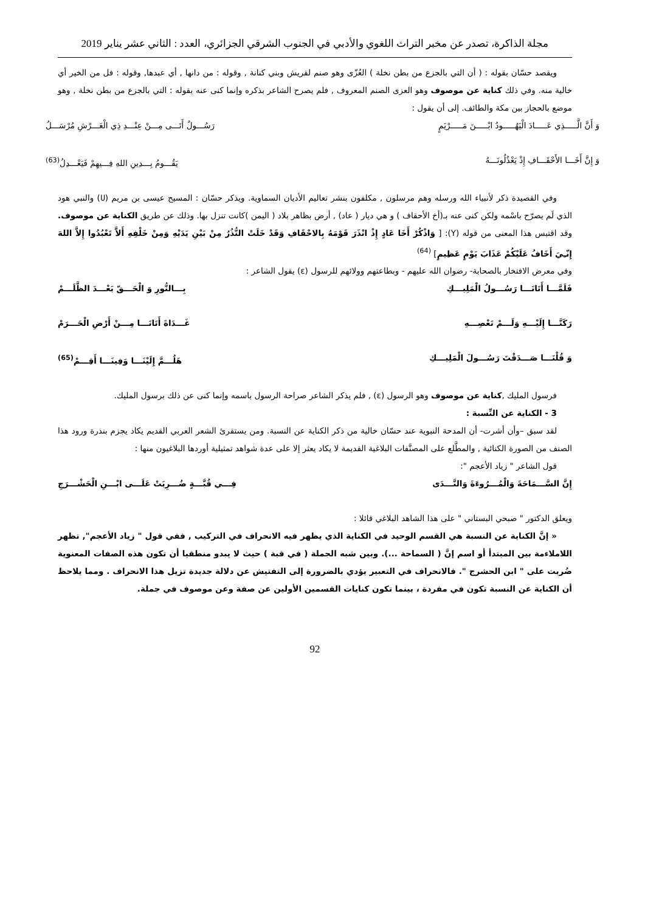مجلة الذاكرة، تصدر عن مخبر التراث اللغوي والأدبي في الجنوب الشرقي الجزائري، العدد : الثاني عشر يناير 2019
ويقصد حسّان بقوله : ( أن التي بالجزع من بطن نخلة ) العُزّى وهو صنم لقريش وبني كنانة , وقوله : من دانها , أي عبدها, وقوله : فل من الخير أي خالية منه. وفي ذلك كناية عن موصوف وهو العزى الصنم المعروف , فلم يصرح الشاعر بذكره وإنما كنى عنه بقوله : التي بالجزع من بطن نخلة , وهو موضع بالحجاز بين مكة والطائف. إلى أن يقول :
وَ أَنَّ الَّـــــذِي عَـــــادَ الْيَهُـــــودُ ابْـــــنَ مَـــــرْيَمٍ رَسُـــولٌ أَتَـــى مِـــنْ عِنْـــدِ ذِي الْعَـــرْشِ مُرْسَـــلُ
وَ إِنَّ أَخَـــا الأَحْقَـــافِ إِذْ يَعْذُلُونَـــهُ يَقُـــومُ بِـــدِينِ اللهِ فِـــيهِمْ فَيَعْـــدِلُ<sup>(63)</sup>
وفي القصيدة ذكر لأنبياء الله ورسله وهم مرسلون , مكلفون بنشر تعاليم الأديان السماوية. ويذكر حسّان : المسيح عيسى بن مريم (ሀ) والنبي هود الذي لَم يصرّح باسْمه ولكن كنى عنه بـ(أخ الأحقاف ) و هي ديار ( عاد) , أرض بظاهر بلاد ( اليمن )كانت تنزل بها. وذلك عن طريق الكناية عن موصوف. وقد اقتبس هذا المعنى من قوله (Y): [ وَاذْكُرْ أَخَا عَادٍ إِذْ انْذَرَ قَوْمَهُ بِالاحْقَافِ وَقَدْ خَلَتْ النُّذُرُ مِنْ بَيْنِ يَدَيْهِ وَمِنْ خَلْفِهِ أَلاَّ تَعْبُدُوا إِلاَّ اللهَ إِنّـِيَ أَخَافُ عَلَيْكُمْ عَذَابَ يَوْمٍ عَظِيمٍ] <sup>(64)</sup>
وفي معرض الافتخار بالصحابة- رضوان الله عليهم - وبطاعتهم وولائهم للرسول (ε) يقول الشاعر :
فَلَمَّـــا أَتَانَـــا رَسُـــولُ الْمَلِيـــكِ بِـــالنُّورِ وَ الْحَـــقّ بَعْـــدَ الظَّلَـــمْ
رَكَنَّـــا إِلَيْـــهِ وَلَـــمْ نَعْصِـــهِ غَـــدَاةَ أَتَانَـــا مِـــنْ أَرْضِ الْحَـــرَمْ
وَ قُلْنَـــا صَـــدَقْتَ رَسُـــولَ الْمَلِيـــكِ هَلُـــمَّ إِلَيْنَـــا وَفِينَـــا أَقِـــمْ<sup>(65)</sup>
فرسول المليك ,كناية عن موصوف وهو الرسول (ε) , فلم يذكر الشاعر صراحة الرسول باسمه وإنما كنى عن ذلك برسول المليك.
3 - الكناية عن النِّسبة :
لقد سبق –وأن أشرت- أن المدحة النبوية عند حسّان خالية من ذكر الكناية عن النسبة. ومن يستقرئ الشعر العربي القديم يكاد يجزم بندرة ورود هذا الصنف من الصورة الكنائية , والمطَّلع على المصنَّفات البلاغية القديمة لا يكاد يعثر إلا على عدة شواهد تمثيلية أوردها البلاغيون منها :
قول الشاعر " زياد الأعجم ":
إِنَّ السَّـــمَاحَةَ وَالْمُـــرُوءَةَ وَالنَّـــدَى فِـــي قُبَّـــةٍ ضُـــرِبَتْ عَلَـــى ابْـــنِ الْحَشْـــرَجِ
ويعلق الدكتور " صبحي البستاني " على هذا الشاهد البلاغي قائلا :
« إنَّ الكناية عن النسبة هي القسم الوحيد في الكناية الذي يظهر فيه الانحراف في التركيب , ففي قول " زياد الأعجم", تظهر اللاملاءمة بين المبتدأ أو اسم إنَّ ( السماحة ...). وبين شبه الجملة ( في قبة ) حيث لا يبدو منطقيا أن تكون هذه الصفات المعنوية ضُربت على " ابن الحشرج ". فالانحراف في التعبير يؤدي بالضرورة إلى التفتيش عن دلالة جديدة تزيل هذا الانحراف . ومما يلاحظ أن الكناية عن النسبة تكون في مفردة ، بينما تكون كنايات القسمين الأولين عن صفة وعن موصوف في جملة.
92